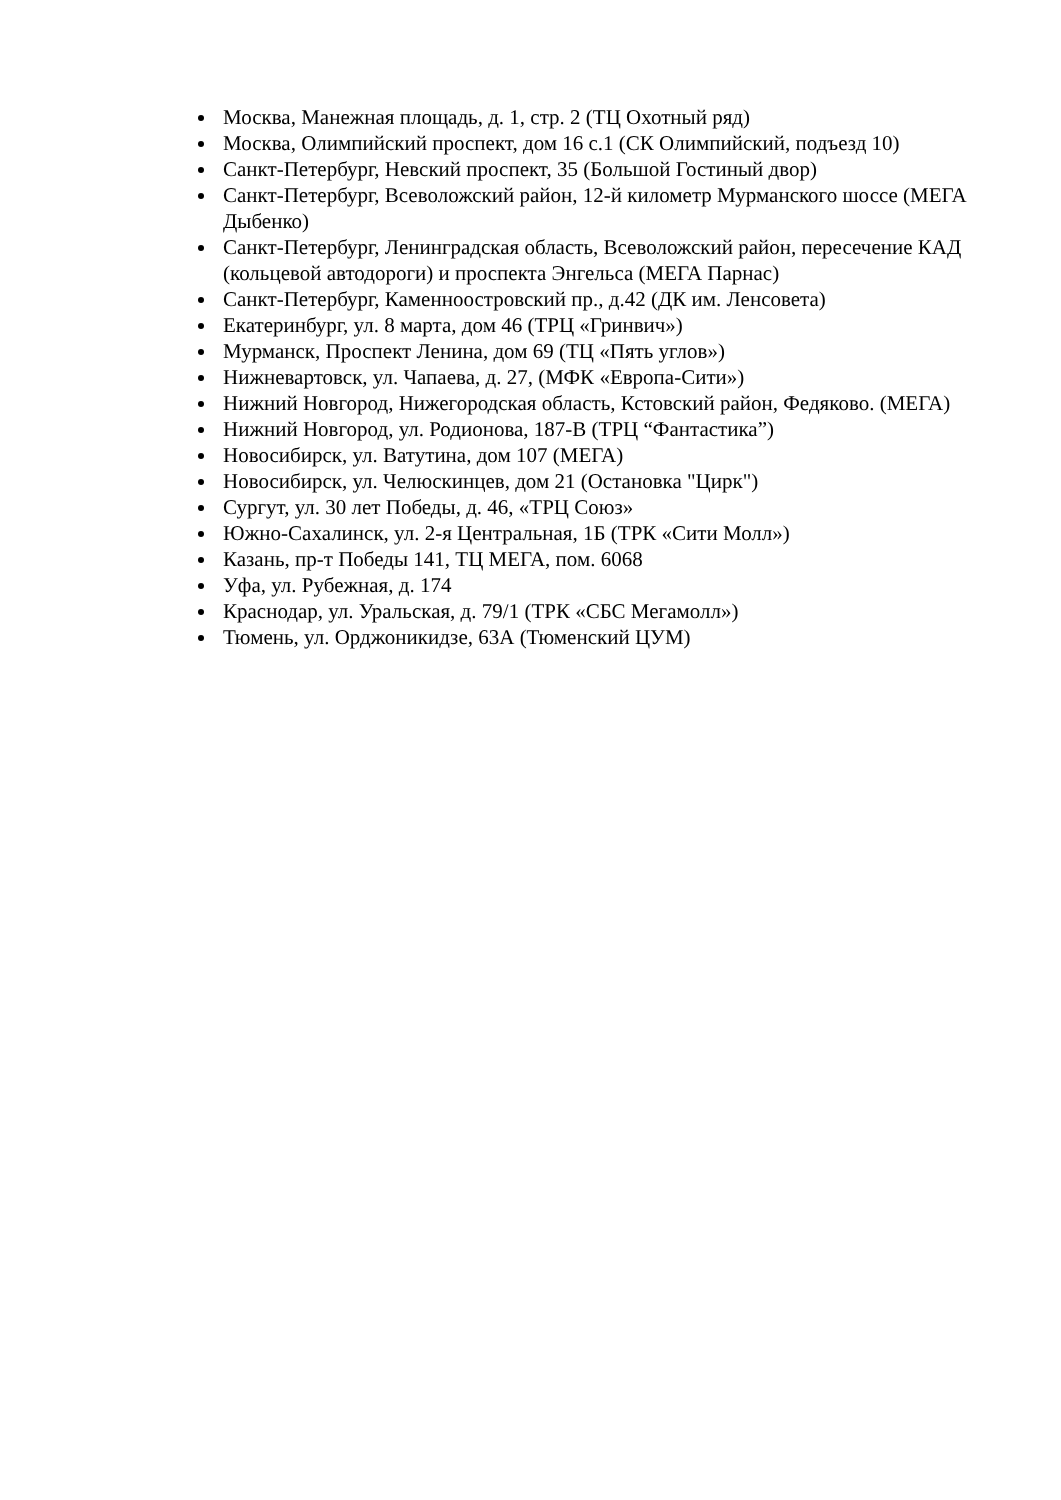Москва, Манежная площадь, д. 1, стр. 2 (ТЦ Охотный ряд)
Москва, Олимпийский проспект, дом 16 с.1 (СК Олимпийский, подъезд 10)
Санкт-Петербург, Невский проспект, 35 (Большой Гостиный двор)
Санкт-Петербург, Всеволожский район, 12-й километр Мурманского шоссе (МЕГА Дыбенко)
Санкт-Петербург, Ленинградская область, Всеволожский район, пересечение КАД (кольцевой автодороги) и проспекта Энгельса (МЕГА Парнас)
Санкт-Петербург, Каменноостровский пр., д.42 (ДК им. Ленсовета)
Екатеринбург, ул. 8 марта, дом 46 (ТРЦ «Гринвич»)
Мурманск, Проспект Ленина, дом 69 (ТЦ «Пять углов»)
Нижневартовск, ул. Чапаева, д. 27, (МФК «Европа-Сити»)
Нижний Новгород, Нижегородская область, Кстовский район, Федяково. (МЕГА)
Нижний Новгород, ул. Родионова, 187-В (ТРЦ “Фантастика”)
Новосибирск, ул. Ватутина, дом 107 (МЕГА)
Новосибирск, ул. Челюскинцев, дом 21 (Остановка "Цирк")
Сургут, ул. 30 лет Победы, д. 46, «ТРЦ Союз»
Южно-Сахалинск, ул. 2-я Центральная, 1Б (ТРК «Сити Молл»)
Казань, пр-т Победы 141, ТЦ МЕГА, пом. 6068
Уфа, ул. Рубежная, д. 174
Краснодар, ул. Уральская, д. 79/1 (ТРК «СБС Мегамолл»)
Тюмень, ул. Орджоникидзе, 63А (Тюменский ЦУМ)